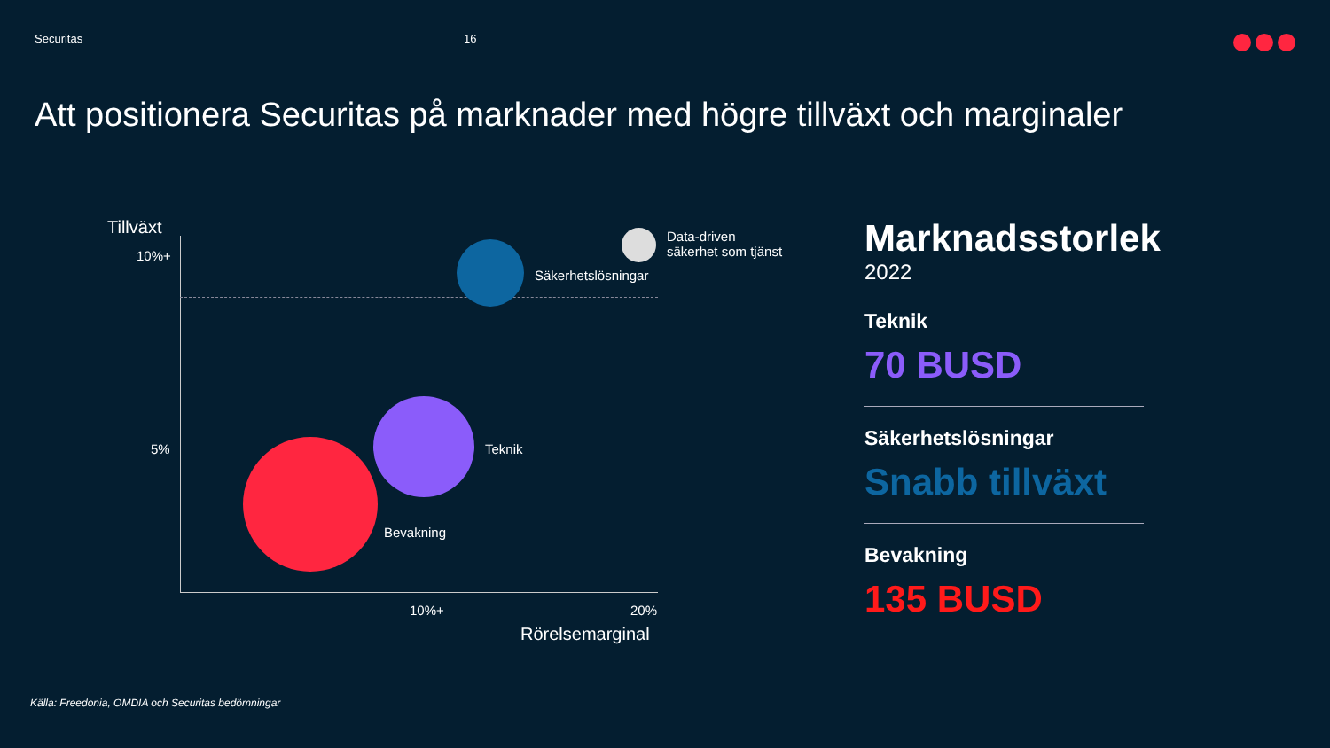Securitas 16
Att positionera Securitas på marknader med högre tillväxt och marginaler
Tillväxt
10%+
5%
Säkerhetslösningar
Data-driven
säkerhet som tjänst
Teknik
Bevakning
10%+ 20%
Rörelsemarginal
Marknadsstorlek
2022
Teknik
70 BUSD
Säkerhetslösningar
Snabb tillväxt
Bevakning
135 BUSD
Källa: Freedonia, OMDIA och Securitas bedömningar